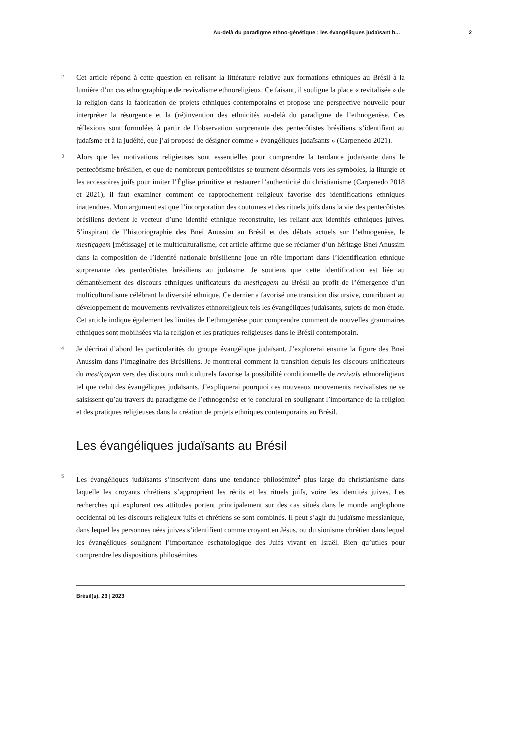Au-delà du paradigme ethno-génétique : les évangéliques judaïsant b... 2
2
Cet article répond à cette question en relisant la littérature relative aux formations ethniques au Brésil à la lumière d’un cas ethnographique de revivalisme ethnoreligieux. Ce faisant, il souligne la place « revitalisée » de la religion dans la fabrication de projets ethniques contemporains et propose une perspective nouvelle pour interpréter la résurgence et la (ré)invention des ethnicités au-delà du paradigme de l’ethnogenèse. Ces réflexions sont formulées à partir de l’observation surprenante des pentecôtistes brésiliens s’identifiant au judaïsme et à la judéité, que j’ai proposé de désigner comme « évangéliques judaïsants » (Carpenedo 2021).
3
Alors que les motivations religieuses sont essentielles pour comprendre la tendance judaïsante dans le pentecôtisme brésilien, et que de nombreux pentecôtistes se tournent désormais vers les symboles, la liturgie et les accessoires juifs pour imiter l’Église primitive et restaurer l’authenticité du christianisme (Carpenedo 2018 et 2021), il faut examiner comment ce rapprochement religieux favorise des identifications ethniques inattendues. Mon argument est que l’incorporation des coutumes et des rituels juifs dans la vie des pentecôtistes brésiliens devient le vecteur d’une identité ethnique reconstruite, les reliant aux identités ethniques juives. S’inspirant de l’historiographie des Bnei Anussim au Brésil et des débats actuels sur l’ethnogenèse, le mestiçagem [métissage] et le multiculturalisme, cet article affirme que se réclamer d’un héritage Bnei Anussim dans la composition de l’identité nationale brésilienne joue un rôle important dans l’identification ethnique surprenante des pentecôtistes brésiliens au judaïsme. Je soutiens que cette identification est liée au démantèlement des discours ethniques unificateurs du mestiçagem au Brésil au profit de l’émergence d’un multiculturalisme célébrant la diversité ethnique. Ce dernier a favorisé une transition discursive, contribuant au développement de mouvements revivalistes ethnoreligieux tels les évangéliques judaïsants, sujets de mon étude. Cet article indique également les limites de l’ethnogenèse pour comprendre comment de nouvelles grammaires ethniques sont mobilisées via la religion et les pratiques religieuses dans le Brésil contemporain.
4
Je décrirai d’abord les particularités du groupe évangélique judaïsant. J’explorerai ensuite la figure des Bnei Anussim dans l’imaginaire des Brésiliens. Je montrerai comment la transition depuis les discours unificateurs du mestiçagem vers des discours multiculturels favorise la possibilité conditionnelle de revivals ethnoreligieux tel que celui des évangéliques judaïsants. J’expliquerai pourquoi ces nouveaux mouvements revivalistes ne se saisissent qu’au travers du paradigme de l’ethnogenèse et je conclurai en soulignant l’importance de la religion et des pratiques religieuses dans la création de projets ethniques contemporains au Brésil.
Les évangéliques judaïsants au Brésil
5
Les évangéliques judaïsants s’inscrivent dans une tendance philosémite<sup>2</sup> plus large du christianisme dans laquelle les croyants chrétiens s’approprient les récits et les rituels juifs, voire les identités juives. Les recherches qui explorent ces attitudes portent principalement sur des cas situés dans le monde anglophone occidental où les discours religieux juifs et chrétiens se sont combinés. Il peut s’agir du judaïsme messianique, dans lequel les personnes nées juives s’identifient comme croyant en Jésus, ou du sionisme chrétien dans lequel les évangéliques soulignent l’importance eschatologique des Juifs vivant en Israël. Bien qu’utiles pour comprendre les dispositions philosémites
Brésil(s), 23 | 2023